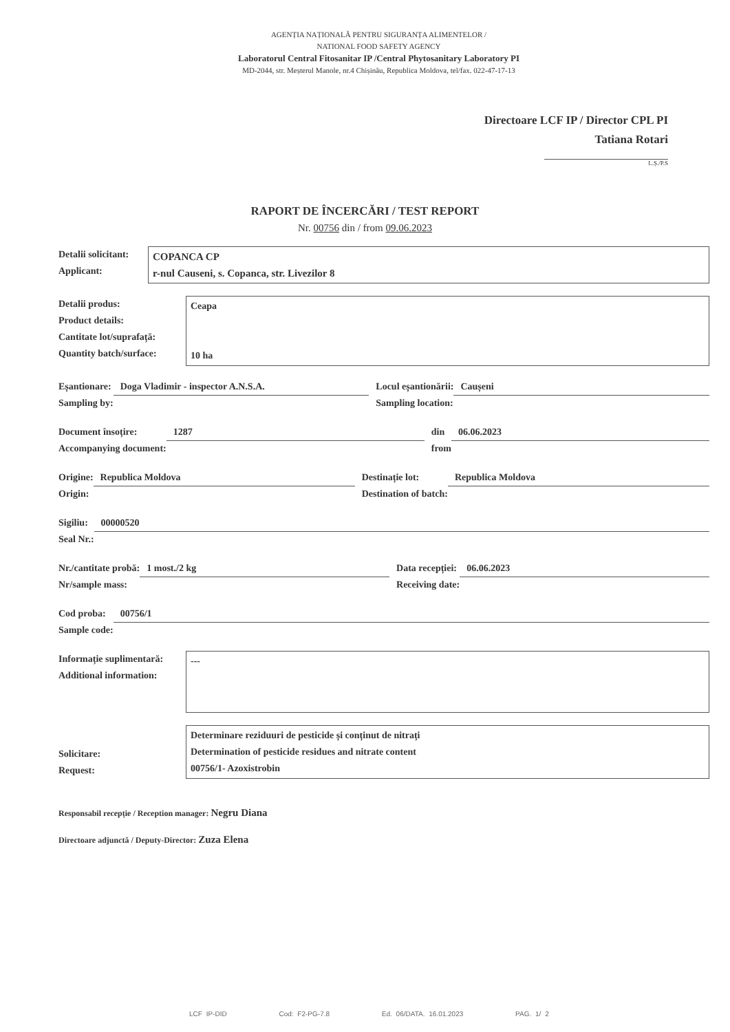AGENȚIA NAȚIONALĂ PENTRU SIGURANȚA ALIMENTELOR /
NATIONAL FOOD SAFETY AGENCY
Laboratorul Central Fitosanitar IP /Central Phytosanitary Laboratory PI
MD-2044, str. Meșterul Manole, nr.4 Chișinău, Republica Moldova, tel/fax. 022-47-17-13
Directoare LCF IP / Director CPL PI
Tatiana Rotari
L.Ș./P.S
RAPORT DE ÎNCERCĂRI / TEST REPORT
Nr. 00756 din / from 09.06.2023
Detalii solicitant:
Applicant:
COPANCA CP
r-nul Causeni, s. Copanca, str. Livezilor 8
Detalii produs:
Product details:
Cantitate lot/suprafață:
Quantity batch/surface:
Ceapa
10 ha
Eșantionare:
Sampling by:
Doga Vladimir - inspector A.N.S.A.
Locul eșantionării:
Sampling location:
Caușeni
Document însoțire:
Accompanying document:
1287
din
from
06.06.2023
Origine:
Origin:
Republica Moldova
Destinație lot:
Destination of batch:
Republica Moldova
Sigiliu:
Seal Nr.:
00000520
Nr./cantitate probă:
Nr/sample mass:
1 most./2 kg
Data recepției:
Receiving date:
06.06.2023
Cod proba:
Sample code:
00756/1
Informație suplimentară:
Additional information:
---
Solicitare:
Request:
Determinare reziduuri de pesticide și conținut de nitrați
Determination of pesticide residues and nitrate content
00756/1- Azoxistrobin
Responsabil recepție / Reception manager: Negru Diana
Directoare adjunctă / Deputy-Director: Zuza Elena
LCF IP-DID Cod: F2-PG-7.8 Ed. 06/DATA. 16.01.2023 PAG. 1/ 2